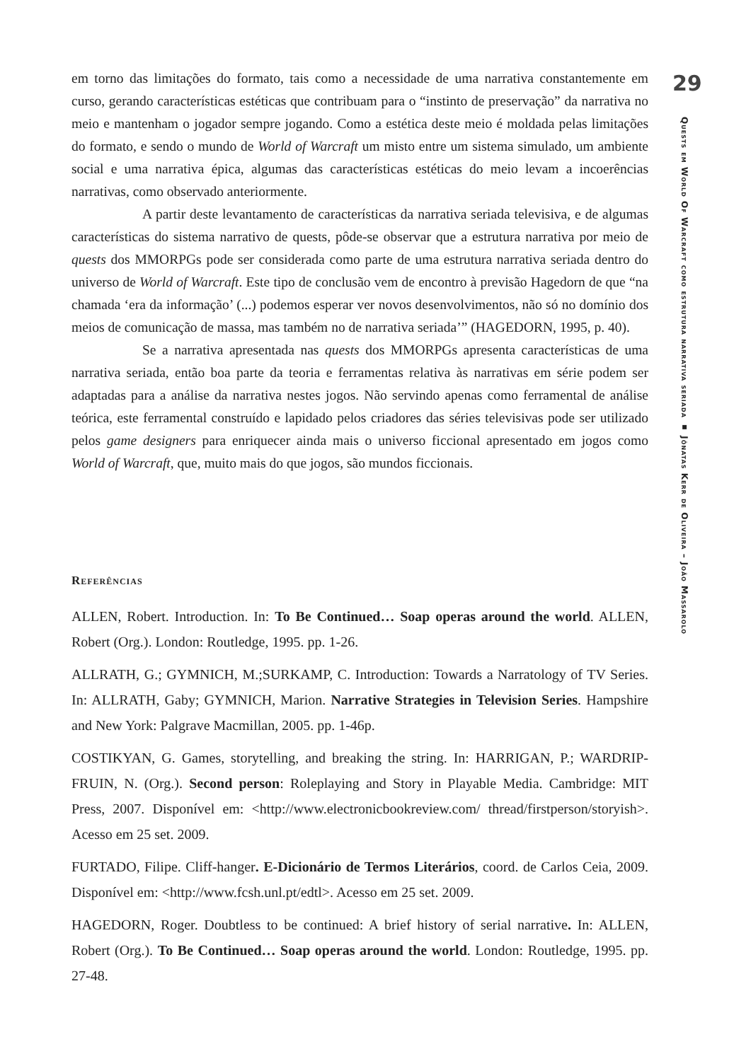em torno das limitações do formato, tais como a necessidade de uma narrativa constantemente em curso, gerando características estéticas que contribuam para o “instinto de preservação” da narrativa no meio e mantenham o jogador sempre jogando. Como a estética deste meio é moldada pelas limitações do formato, e sendo o mundo de World of Warcraft um misto entre um sistema simulado, um ambiente social e uma narrativa épica, algumas das características estéticas do meio levam a incoerências narrativas, como observado anteriormente.
A partir deste levantamento de características da narrativa seriada televisiva, e de algumas características do sistema narrativo de quests, pôde-se observar que a estrutura narrativa por meio de quests dos MMORPGs pode ser considerada como parte de uma estrutura narrativa seriada dentro do universo de World of Warcraft. Este tipo de conclusão vem de encontro à previsão Hagedorn de que “na chamada ‘era da informação’ (...) podemos esperar ver novos desenvolvimentos, não só no domínio dos meios de comunicação de massa, mas também no de narrativa seriada’” (HAGEDORN, 1995, p. 40).
Se a narrativa apresentada nas quests dos MMORPGs apresenta características de uma narrativa seriada, então boa parte da teoria e ferramentas relativa às narrativas em série podem ser adaptadas para a análise da narrativa nestes jogos. Não servindo apenas como ferramental de análise teórica, este ferramental construído e lapidado pelos criadores das séries televisivas pode ser utilizado pelos game designers para enriquecer ainda mais o universo ficcional apresentado em jogos como World of Warcraft, que, muito mais do que jogos, são mundos ficcionais.
Referências
ALLEN, Robert. Introduction. In: To Be Continued… Soap operas around the world. ALLEN, Robert (Org.). London: Routledge, 1995. pp. 1-26.
ALLRATH, G.; GYMNICH, M.;SURKAMP, C. Introduction: Towards a Narratology of TV Series. In: ALLRATH, Gaby; GYMNICH, Marion. Narrative Strategies in Television Series. Hampshire and New York: Palgrave Macmillan, 2005. pp. 1-46p.
COSTIKYAN, G. Games, storytelling, and breaking the string. In: HARRIGAN, P.; WARDRIP-FRUIN, N. (Org.). Second person: Roleplaying and Story in Playable Media. Cambridge: MIT Press, 2007. Disponível em: <http://www.electronicbookreview.com/ thread/firstperson/storyish>. Acesso em 25 set. 2009.
FURTADO, Filipe. Cliff-hanger. E-Dicionário de Termos Literários, coord. de Carlos Ceia, 2009. Disponível em: <http://www.fcsh.unl.pt/edtl>. Acesso em 25 set. 2009.
HAGEDORN, Roger. Doubtless to be continued: A brief history of serial narrative. In: ALLEN, Robert (Org.). To Be Continued… Soap operas around the world. London: Routledge, 1995. pp. 27-48.
29
Quests em World Of Warcraft como estrutura narrativa seriada ▪ Jônatas Kerr de Oliveira – João Massarolo